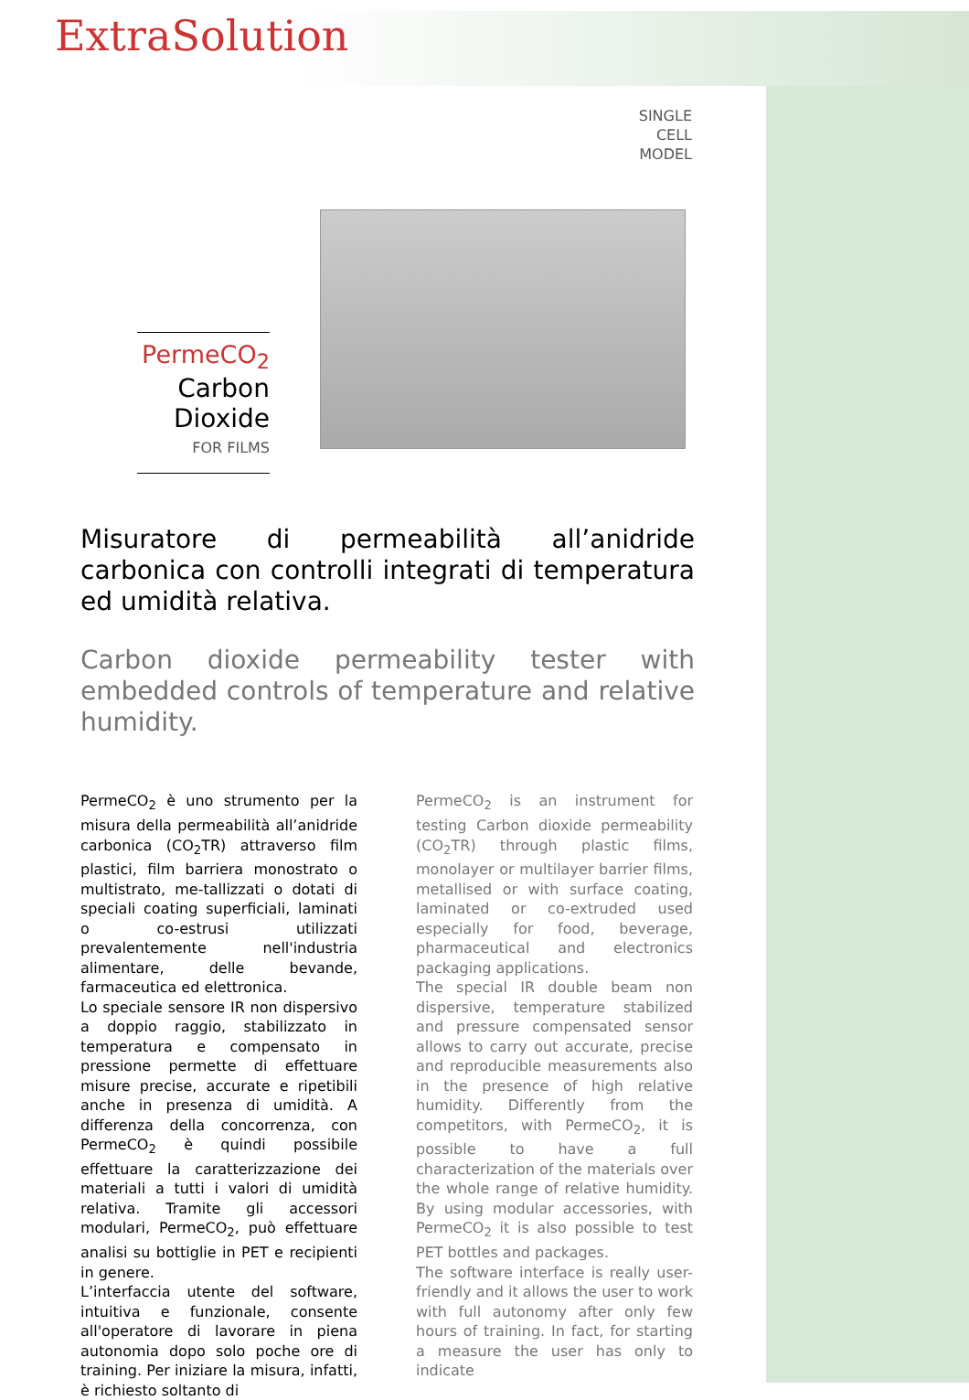ExtraSolution
SINGLE
CELL
MODEL
PermeCO<sub>2</sub>
Carbon Dioxide
FOR FILMS
Misuratore di permeabilità all’anidride carbonica con controlli integrati di temperatura ed umidità relativa.
Carbon dioxide permeability tester with embedded controls of temperature and relative humidity.
PermeCO<sub>2</sub> è uno strumento per la misura della permeabilità all’anidride carbonica (CO<sub>2</sub>TR) attraverso film plastici, film barriera monostrato o multistrato, me-tallizzati o dotati di speciali coating superficiali, laminati o co-estrusi utilizzati prevalentemente nell'industria alimentare, delle bevande, farmaceutica ed elettronica.
Lo speciale sensore IR non dispersivo a doppio raggio, stabilizzato in temperatura e compensato in pressione permette di effettuare misure precise, accurate e ripetibili anche in presenza di umidità. A differenza della concorrenza, con PermeCO<sub>2</sub> è quindi possibile effettuare la caratterizzazione dei materiali a tutti i valori di umidità relativa. Tramite gli accessori modulari, PermeCO<sub>2</sub>, può effettuare analisi su bottiglie in PET e recipienti in genere.
L’interfaccia utente del software, intuitiva e funzionale, consente all'operatore di lavorare in piena autonomia dopo solo poche ore di training. Per iniziare la misura, infatti, è richiesto soltanto di
PermeCO<sub>2</sub> is an instrument for testing Carbon dioxide permeability (CO<sub>2</sub>TR) through plastic films, monolayer or multilayer barrier films, metallised or with surface coating, laminated or co-extruded used especially for food, beverage, pharmaceutical and electronics packaging applications.
The special IR double beam non dispersive, temperature stabilized and pressure compensated sensor allows to carry out accurate, precise and reproducible measurements also in the presence of high relative humidity. Differently from the competitors, with PermeCO<sub>2</sub>, it is possible to have a full characterization of the materials over the whole range of relative humidity. By using modular accessories, with PermeCO<sub>2</sub> it is also possible to test PET bottles and packages.
The software interface is really user-friendly and it allows the user to work with full autonomy after only few hours of training. In fact, for starting a measure the user has only to indicate